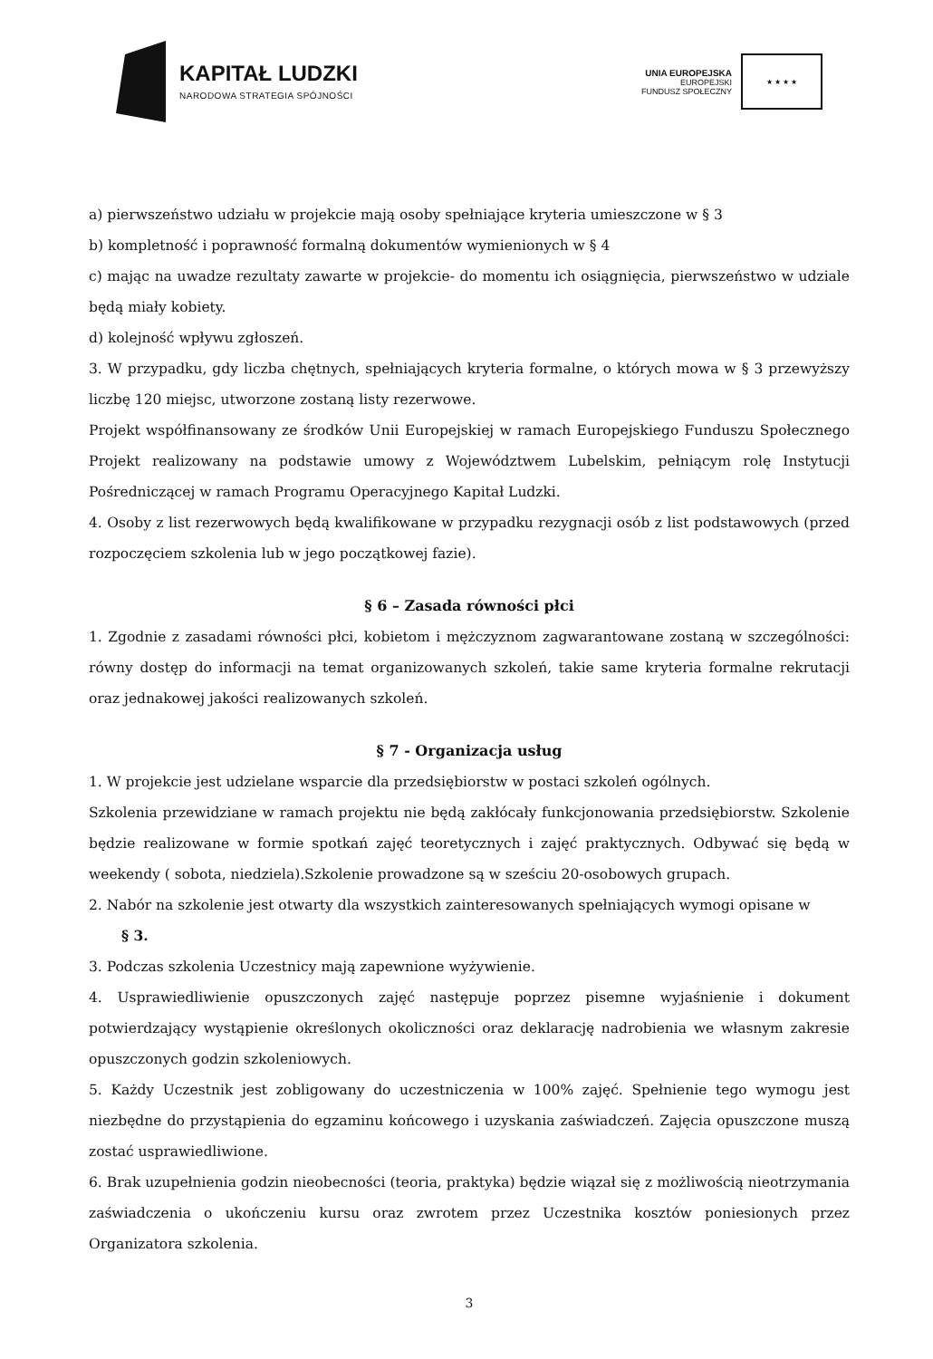KAPITAŁ LUDZKI
NARODOWA STRATEGIA SPÓJNOŚCI
UNIA EUROPEJSKA
EUROPEJSKI
FUNDUSZ SPOŁECZNY
★ ★ ★ ★
a) pierwszeństwo udziału w projekcie mają osoby spełniające kryteria umieszczone w § 3
b) kompletność i poprawność formalną dokumentów wymienionych w § 4
c) mając na uwadze rezultaty zawarte w projekcie- do momentu ich osiągnięcia, pierwszeństwo w udziale będą miały kobiety.
d) kolejność wpływu zgłoszeń.
3. W przypadku, gdy liczba chętnych, spełniających kryteria formalne, o których mowa w § 3 przewyższy liczbę 120 miejsc, utworzone zostaną listy rezerwowe.
Projekt współfinansowany ze środków Unii Europejskiej w ramach Europejskiego Funduszu Społecznego Projekt realizowany na podstawie umowy z Województwem Lubelskim, pełniącym rolę Instytucji Pośredniczącej w ramach Programu Operacyjnego Kapitał Ludzki.
4. Osoby z list rezerwowych będą kwalifikowane w przypadku rezygnacji osób z list podstawowych (przed rozpoczęciem szkolenia lub w jego początkowej fazie).
§ 6 – Zasada równości płci
1. Zgodnie z zasadami równości płci, kobietom i mężczyznom zagwarantowane zostaną w szczególności: równy dostęp do informacji na temat organizowanych szkoleń, takie same kryteria formalne rekrutacji oraz jednakowej jakości realizowanych szkoleń.
§ 7 - Organizacja usług
1. W projekcie jest udzielane wsparcie dla przedsiębiorstw w postaci szkoleń ogólnych.
Szkolenia przewidziane w ramach projektu nie będą zakłócały funkcjonowania przedsiębiorstw. Szkolenie będzie realizowane w formie spotkań zajęć teoretycznych i zajęć praktycznych. Odbywać się będą w weekendy ( sobota, niedziela).Szkolenie prowadzone są w sześciu 20-osobowych grupach.
2. Nabór na szkolenie jest otwarty dla wszystkich zainteresowanych spełniających wymogi opisane w
§ 3.
3. Podczas szkolenia Uczestnicy mają zapewnione wyżywienie.
4. Usprawiedliwienie opuszczonych zajęć następuje poprzez pisemne wyjaśnienie i dokument potwierdzający wystąpienie określonych okoliczności oraz deklarację nadrobienia we własnym zakresie opuszczonych godzin szkoleniowych.
5. Każdy Uczestnik jest zobligowany do uczestniczenia w 100% zajęć. Spełnienie tego wymogu jest niezbędne do przystąpienia do egzaminu końcowego i uzyskania zaświadczeń. Zajęcia opuszczone muszą zostać usprawiedliwione.
6. Brak uzupełnienia godzin nieobecności (teoria, praktyka) będzie wiązał się z możliwością nieotrzymania zaświadczenia o ukończeniu kursu oraz zwrotem przez Uczestnika kosztów poniesionych przez Organizatora szkolenia.
3